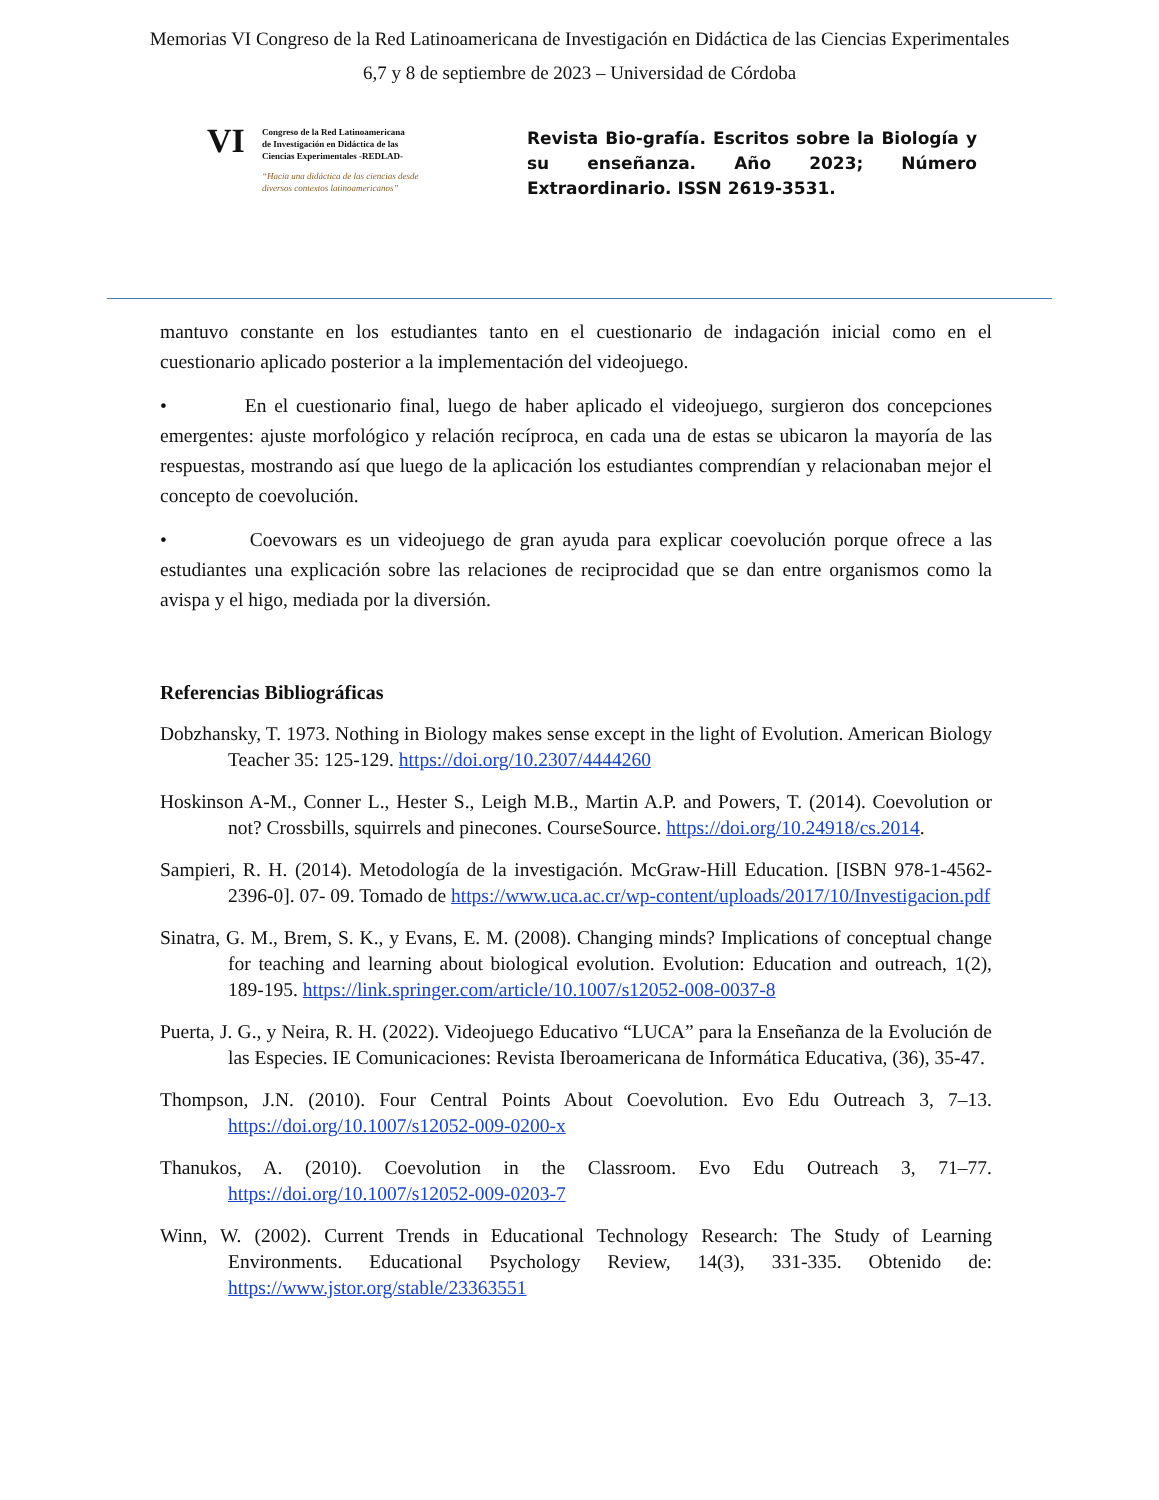Memorias VI Congreso de la Red Latinoamericana de Investigación en Didáctica de las Ciencias Experimentales
6,7 y 8 de septiembre de 2023 – Universidad de Córdoba
VI
Congreso de la Red Latinoamericana
de Investigación en Didáctica de las
Ciencias Experimentales -REDLAD-
“Hacia una didáctica de las ciencias desde
diversos contextos latinoamericanos”
Revista Bio-grafía. Escritos sobre la Biología y su enseñanza. Año 2023; Número Extraordinario. ISSN 2619-3531.
mantuvo constante en los estudiantes tanto en el cuestionario de indagación inicial como en el cuestionario aplicado posterior a la implementación del videojuego.
• En el cuestionario final, luego de haber aplicado el videojuego, surgieron dos concepciones emergentes: ajuste morfológico y relación recíproca, en cada una de estas se ubicaron la mayoría de las respuestas, mostrando así que luego de la aplicación los estudiantes comprendían y relacionaban mejor el concepto de coevolución.
• Coevowars es un videojuego de gran ayuda para explicar coevolución porque ofrece a las estudiantes una explicación sobre las relaciones de reciprocidad que se dan entre organismos como la avispa y el higo, mediada por la diversión.
Referencias Bibliográficas
Dobzhansky, T. 1973. Nothing in Biology makes sense except in the light of Evolution. American Biology Teacher 35: 125-129. https://doi.org/10.2307/4444260
Hoskinson A-M., Conner L., Hester S., Leigh M.B., Martin A.P. and Powers, T. (2014). Coevolution or not? Crossbills, squirrels and pinecones. CourseSource. https://doi.org/10.24918/cs.2014.
Sampieri, R. H. (2014). Metodología de la investigación. McGraw-Hill Education. [ISBN 978-1-4562-2396-0]. 07- 09. Tomado de https://www.uca.ac.cr/wp-content/uploads/2017/10/Investigacion.pdf
Sinatra, G. M., Brem, S. K., y Evans, E. M. (2008). Changing minds? Implications of conceptual change for teaching and learning about biological evolution. Evolution: Education and outreach, 1(2), 189-195. https://link.springer.com/article/10.1007/s12052-008-0037-8
Puerta, J. G., y Neira, R. H. (2022). Videojuego Educativo “LUCA” para la Enseñanza de la Evolución de las Especies. IE Comunicaciones: Revista Iberoamericana de Informática Educativa, (36), 35-47.
Thompson, J.N. (2010). Four Central Points About Coevolution. Evo Edu Outreach 3, 7–13. https://doi.org/10.1007/s12052-009-0200-x
Thanukos, A. (2010). Coevolution in the Classroom. Evo Edu Outreach 3, 71–77. https://doi.org/10.1007/s12052-009-0203-7
Winn, W. (2002). Current Trends in Educational Technology Research: The Study of Learning Environments. Educational Psychology Review, 14(3), 331-335. Obtenido de: https://www.jstor.org/stable/23363551